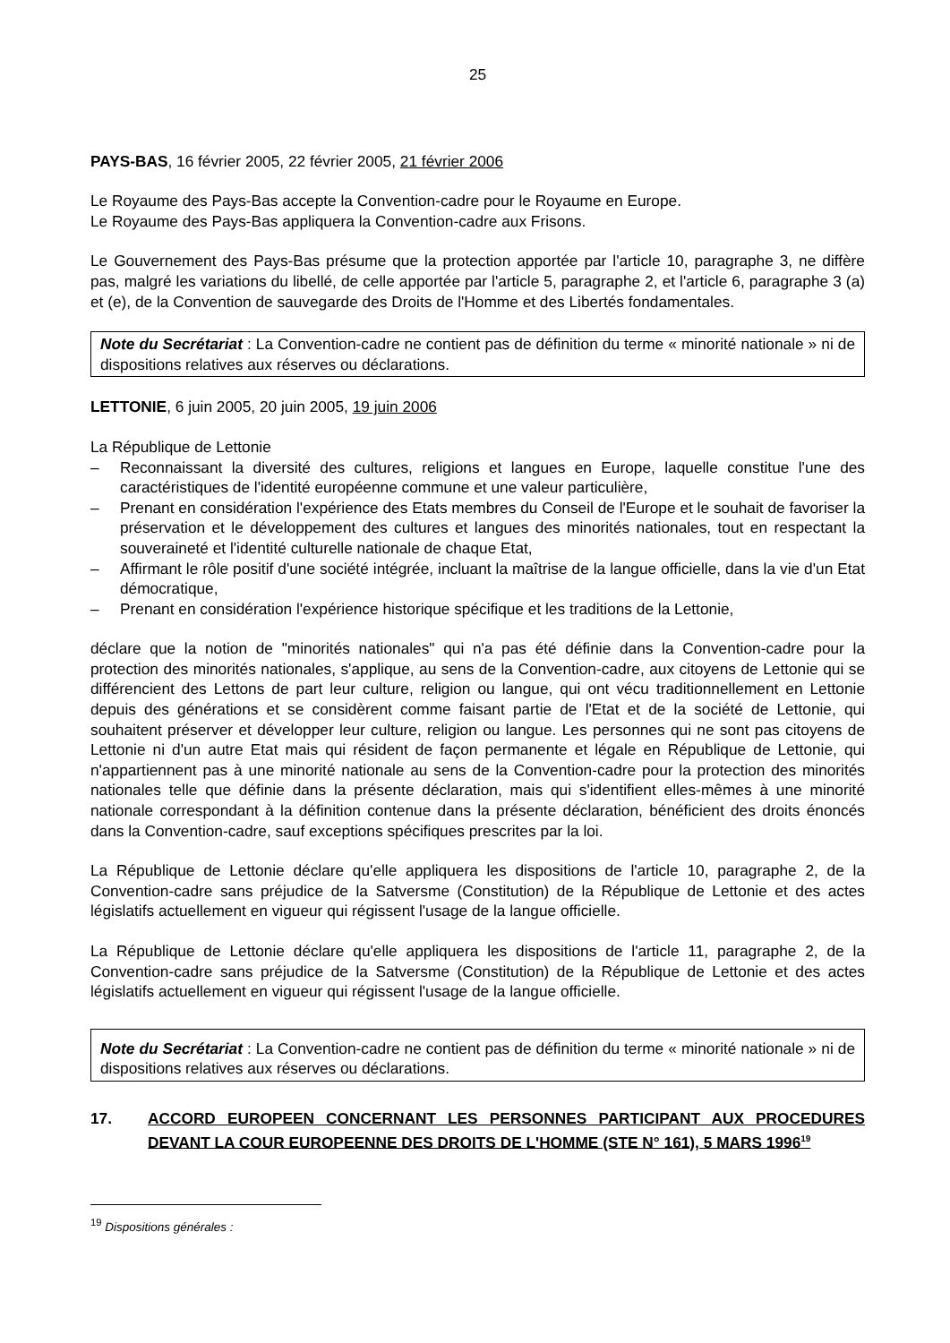25
PAYS-BAS, 16 février 2005, 22 février 2005, 21 février 2006
Le Royaume des Pays-Bas accepte la Convention-cadre pour le Royaume en Europe.
Le Royaume des Pays-Bas appliquera la Convention-cadre aux Frisons.
Le Gouvernement des Pays-Bas présume que la protection apportée par l'article 10, paragraphe 3, ne diffère pas, malgré les variations du libellé, de celle apportée par l'article 5, paragraphe 2, et l'article 6, paragraphe 3 (a) et (e), de la Convention de sauvegarde des Droits de l'Homme et des Libertés fondamentales.
Note du Secrétariat : La Convention-cadre ne contient pas de définition du terme « minorité nationale » ni de dispositions relatives aux réserves ou déclarations.
LETTONIE, 6 juin 2005, 20 juin 2005, 19 juin 2006
La République de Lettonie
– Reconnaissant la diversité des cultures, religions et langues en Europe, laquelle constitue l'une des caractéristiques de l'identité européenne commune et une valeur particulière,
– Prenant en considération l'expérience des Etats membres du Conseil de l'Europe et le souhait de favoriser la préservation et le développement des cultures et langues des minorités nationales, tout en respectant la souveraineté et l'identité culturelle nationale de chaque Etat,
– Affirmant le rôle positif d'une société intégrée, incluant la maîtrise de la langue officielle, dans la vie d'un Etat démocratique,
– Prenant en considération l'expérience historique spécifique et les traditions de la Lettonie,
déclare que la notion de "minorités nationales" qui n'a pas été définie dans la Convention-cadre pour la protection des minorités nationales, s'applique, au sens de la Convention-cadre, aux citoyens de Lettonie qui se différencient des Lettons de part leur culture, religion ou langue, qui ont vécu traditionnellement en Lettonie depuis des générations et se considèrent comme faisant partie de l'Etat et de la société de Lettonie, qui souhaitent préserver et développer leur culture, religion ou langue. Les personnes qui ne sont pas citoyens de Lettonie ni d'un autre Etat mais qui résident de façon permanente et légale en République de Lettonie, qui n'appartiennent pas à une minorité nationale au sens de la Convention-cadre pour la protection des minorités nationales telle que définie dans la présente déclaration, mais qui s'identifient elles-mêmes à une minorité nationale correspondant à la définition contenue dans la présente déclaration, bénéficient des droits énoncés dans la Convention-cadre, sauf exceptions spécifiques prescrites par la loi.
La République de Lettonie déclare qu'elle appliquera les dispositions de l'article 10, paragraphe 2, de la Convention-cadre sans préjudice de la Satversme (Constitution) de la République de Lettonie et des actes législatifs actuellement en vigueur qui régissent l'usage de la langue officielle.
La République de Lettonie déclare qu'elle appliquera les dispositions de l'article 11, paragraphe 2, de la Convention-cadre sans préjudice de la Satversme (Constitution) de la République de Lettonie et des actes législatifs actuellement en vigueur qui régissent l'usage de la langue officielle.
Note du Secrétariat : La Convention-cadre ne contient pas de définition du terme « minorité nationale » ni de dispositions relatives aux réserves ou déclarations.
17. ACCORD EUROPEEN CONCERNANT LES PERSONNES PARTICIPANT AUX PROCEDURES DEVANT LA COUR EUROPEENNE DES DROITS DE L'HOMME (STE N° 161), 5 MARS 1996<sup>19</sup>
<sup>19</sup> Dispositions générales :